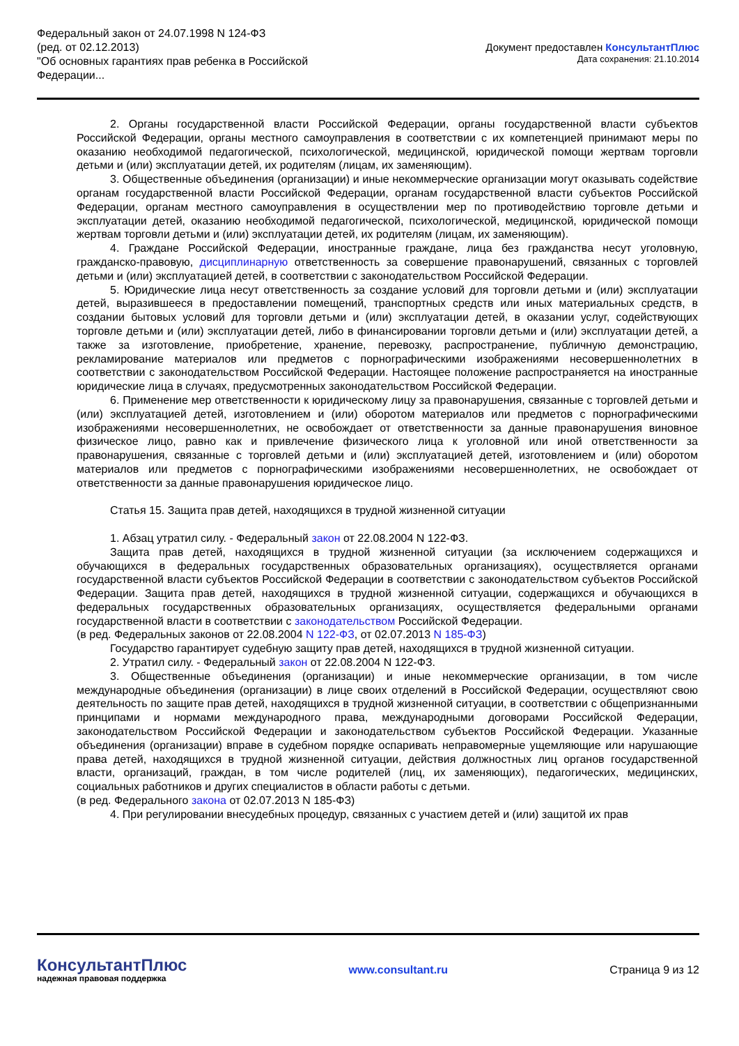Федеральный закон от 24.07.1998 N 124-ФЗ
(ред. от 02.12.2013)
"Об основных гарантиях прав ребенка в Российской
Федерации...
Документ предоставлен КонсультантПлюс
Дата сохранения: 21.10.2014
2. Органы государственной власти Российской Федерации, органы государственной власти субъектов Российской Федерации, органы местного самоуправления в соответствии с их компетенцией принимают меры по оказанию необходимой педагогической, психологической, медицинской, юридической помощи жертвам торговли детьми и (или) эксплуатации детей, их родителям (лицам, их заменяющим).
3. Общественные объединения (организации) и иные некоммерческие организации могут оказывать содействие органам государственной власти Российской Федерации, органам государственной власти субъектов Российской Федерации, органам местного самоуправления в осуществлении мер по противодействию торговле детьми и эксплуатации детей, оказанию необходимой педагогической, психологической, медицинской, юридической помощи жертвам торговли детьми и (или) эксплуатации детей, их родителям (лицам, их заменяющим).
4. Граждане Российской Федерации, иностранные граждане, лица без гражданства несут уголовную, гражданско-правовую, дисциплинарную ответственность за совершение правонарушений, связанных с торговлей детьми и (или) эксплуатацией детей, в соответствии с законодательством Российской Федерации.
5. Юридические лица несут ответственность за создание условий для торговли детьми и (или) эксплуатации детей, выразившееся в предоставлении помещений, транспортных средств или иных материальных средств, в создании бытовых условий для торговли детьми и (или) эксплуатации детей, в оказании услуг, содействующих торговле детьми и (или) эксплуатации детей, либо в финансировании торговли детьми и (или) эксплуатации детей, а также за изготовление, приобретение, хранение, перевозку, распространение, публичную демонстрацию, рекламирование материалов или предметов с порнографическими изображениями несовершеннолетних в соответствии с законодательством Российской Федерации. Настоящее положение распространяется на иностранные юридические лица в случаях, предусмотренных законодательством Российской Федерации.
6. Применение мер ответственности к юридическому лицу за правонарушения, связанные с торговлей детьми и (или) эксплуатацией детей, изготовлением и (или) оборотом материалов или предметов с порнографическими изображениями несовершеннолетних, не освобождает от ответственности за данные правонарушения виновное физическое лицо, равно как и привлечение физического лица к уголовной или иной ответственности за правонарушения, связанные с торговлей детьми и (или) эксплуатацией детей, изготовлением и (или) оборотом материалов или предметов с порнографическими изображениями несовершеннолетних, не освобождает от ответственности за данные правонарушения юридическое лицо.
Статья 15. Защита прав детей, находящихся в трудной жизненной ситуации
1. Абзац утратил силу. - Федеральный закон от 22.08.2004 N 122-ФЗ.
Защита прав детей, находящихся в трудной жизненной ситуации (за исключением содержащихся и обучающихся в федеральных государственных образовательных организациях), осуществляется органами государственной власти субъектов Российской Федерации в соответствии с законодательством субъектов Российской Федерации. Защита прав детей, находящихся в трудной жизненной ситуации, содержащихся и обучающихся в федеральных государственных образовательных организациях, осуществляется федеральными органами государственной власти в соответствии с законодательством Российской Федерации.
(в ред. Федеральных законов от 22.08.2004 N 122-ФЗ, от 02.07.2013 N 185-ФЗ)
Государство гарантирует судебную защиту прав детей, находящихся в трудной жизненной ситуации.
2. Утратил силу. - Федеральный закон от 22.08.2004 N 122-ФЗ.
3. Общественные объединения (организации) и иные некоммерческие организации, в том числе международные объединения (организации) в лице своих отделений в Российской Федерации, осуществляют свою деятельность по защите прав детей, находящихся в трудной жизненной ситуации, в соответствии с общепризнанными принципами и нормами международного права, международными договорами Российской Федерации, законодательством Российской Федерации и законодательством субъектов Российской Федерации. Указанные объединения (организации) вправе в судебном порядке оспаривать неправомерные ущемляющие или нарушающие права детей, находящихся в трудной жизненной ситуации, действия должностных лиц органов государственной власти, организаций, граждан, в том числе родителей (лиц, их заменяющих), педагогических, медицинских, социальных работников и других специалистов в области работы с детьми.
(в ред. Федерального закона от 02.07.2013 N 185-ФЗ)
4. При регулировании внесудебных процедур, связанных с участием детей и (или) защитой их прав
КонсультантПлюс
надежная правовая поддержка
www.consultant.ru Страница 9 из 12